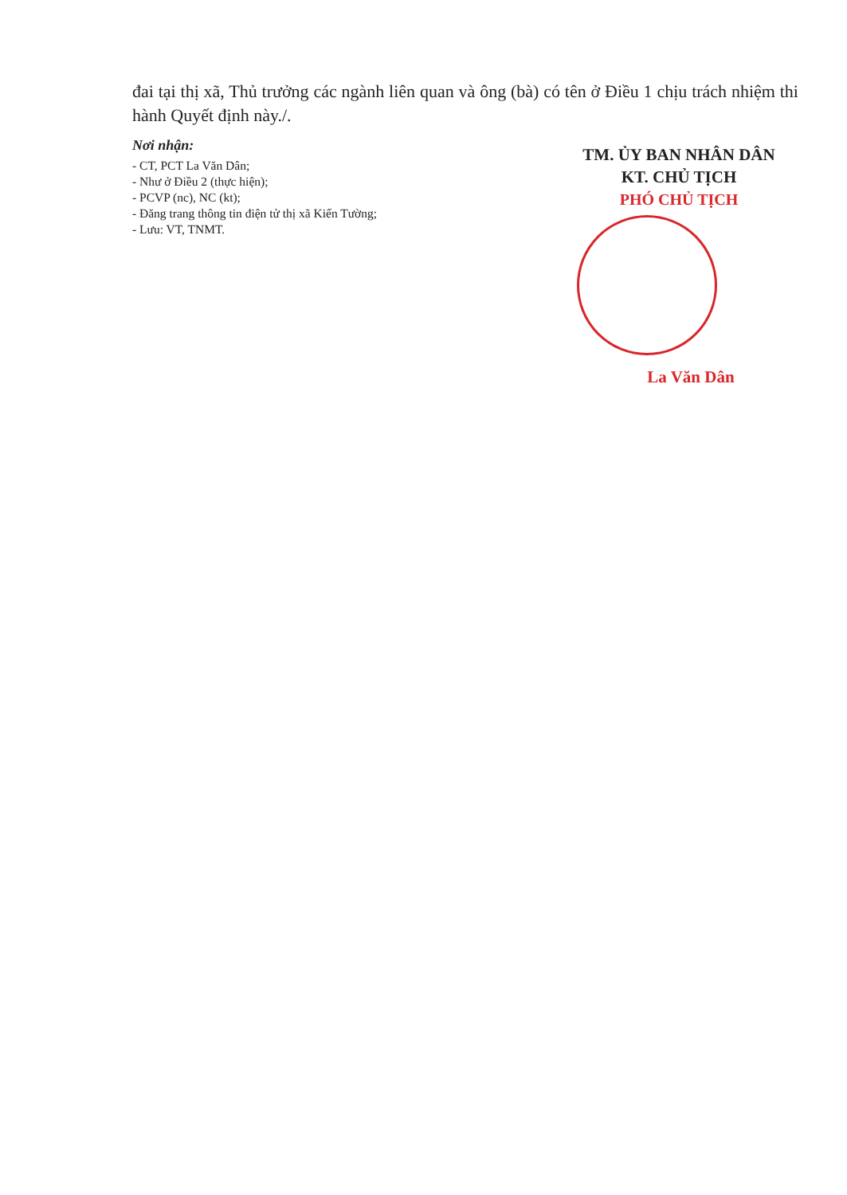đai tại thị xã, Thủ trưởng các ngành liên quan và ông (bà) có tên ở Điều 1 chịu trách nhiệm thi hành Quyết định này./.
Nơi nhận:
- CT, PCT La Văn Dân;
- Như ở Điều 2 (thực hiện);
- PCVP (nc), NC (kt);
- Đăng trang thông tin điện tử thị xã Kiến Tường;
- Lưu: VT, TNMT.
TM. ỦY BAN NHÂN DÂN
KT. CHỦ TỊCH
PHÓ CHỦ TỊCH
La Văn Dân